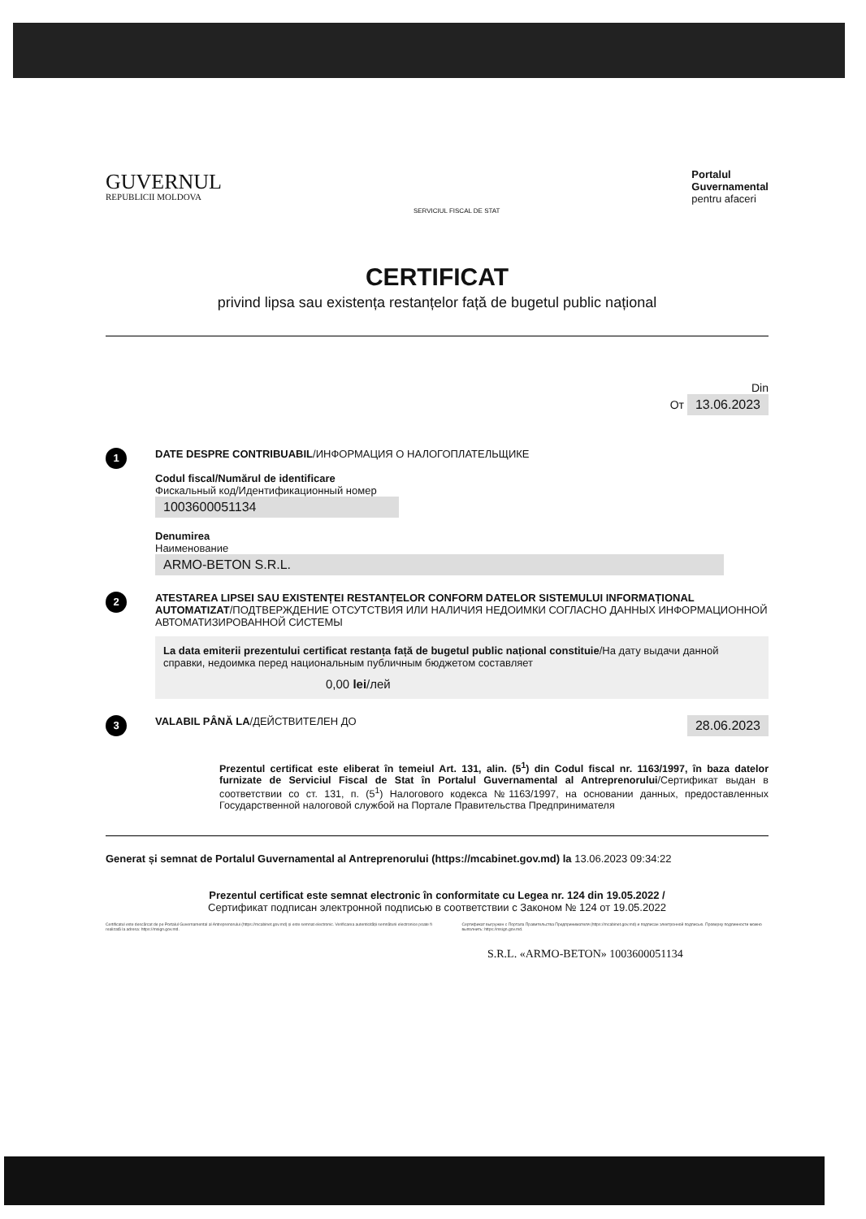GUVERNUL
REPUBLICII MOLDOVA
SERVICIUL FISCAL DE STAT
Portalul
Guvernamental
pentru afaceri
CERTIFICAT
privind lipsa sau existența restanțelor față de bugetul public național
Din
От 13.06.2023
1
DATE DESPRE CONTRIBUABIL/ИНФОРМАЦИЯ О НАЛОГОПЛАТЕЛЬЩИКЕ
Codul fiscal/Numărul de identificare
Фискальный код/Идентификационный номер
1003600051134
Denumirea
Наименование
ARMO-BETON S.R.L.
2
ATESTAREA LIPSEI SAU EXISTENȚEI RESTANȚELOR CONFORM DATELOR SISTEMULUI INFORMAȚIONAL AUTOMATIZAT/ПОДТВЕРЖДЕНИЕ ОТСУТСТВИЯ ИЛИ НАЛИЧИЯ НЕДОИМКИ СОГЛАСНО ДАННЫХ ИНФОРМАЦИОННОЙ АВТОМАТИЗИРОВАННОЙ СИСТЕМЫ
La data emiterii prezentului certificat restanța față de bugetul public național constituie/На дату выдачи данной справки, недоимка перед национальным публичным бюджетом составляет
0,00 lei/лей
3
VALABIL PÂNĂ LA/ДЕЙСТВИТЕЛЕН ДО 28.06.2023
Prezentul certificat este eliberat în temeiul Art. 131, alin. (5<sup>1</sup>) din Codul fiscal nr. 1163/1997, în baza datelor furnizate de Serviciul Fiscal de Stat în Portalul Guvernamental al Antreprenorului/Сертификат выдан в соответствии со ст. 131, п. (5<sup>1</sup>) Налогового кодекса №1163/1997, на основании данных, предоставленных Государственной налоговой службой на Портале Правительства Предпринимателя
Generat și semnat de Portalul Guvernamental al Antreprenorului (https://mcabinet.gov.md) la 13.06.2023 09:34:22
Prezentul certificat este semnat electronic în conformitate cu Legea nr. 124 din 19.05.2022 /
Сертификат подписан электронной подписью в соответствии с Законом № 124 от 19.05.2022
Certificatul este descărcat de pe Portalul Guvernamental al Antreprenorului (https://mcabinet.gov.md) și este semnat electronic. Verificarea autenticității semnăturii electronice poate fi realizată la adresa: https://msign.gov.md.
Сертификат выгружен с Портала Правительства Предпринимателя (https://mcabinet.gov.md) и подписан электронной подписью. Проверку подлинности можно выполнить: https://msign.gov.md.
S.R.L. «ARMO-BETON» 1003600051134